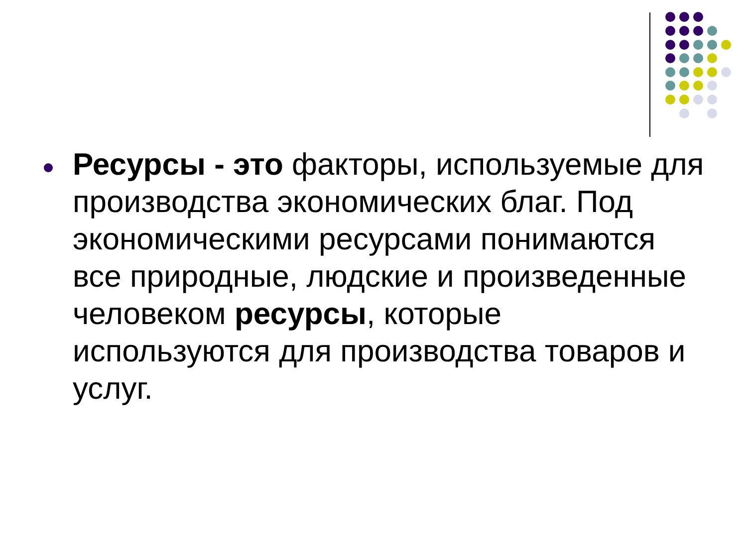Ресурсы - это факторы, используемые для производства экономических благ. Под экономическими ресурсами понимаются все природные, людские и произведенные человеком ресурсы, которые используются для производства товаров и услуг.